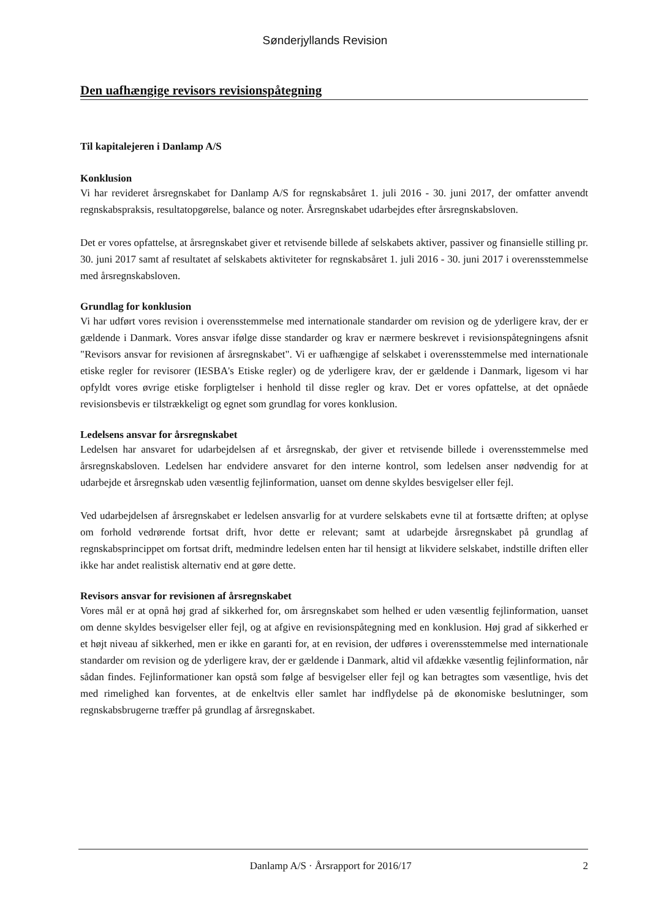Sønderjyllands Revision
Den uafhængige revisors revisionspåtegning
Til kapitalejeren i Danlamp A/S
Konklusion
Vi har revideret årsregnskabet for Danlamp A/S for regnskabsåret 1. juli 2016 - 30. juni 2017, der omfatter anvendt regnskabspraksis, resultatopgørelse, balance og noter. Årsregnskabet udarbejdes efter årsregnskabsloven.
Det er vores opfattelse, at årsregnskabet giver et retvisende billede af selskabets aktiver, passiver og finansielle stilling pr. 30. juni 2017 samt af resultatet af selskabets aktiviteter for regnskabsåret 1. juli 2016 - 30. juni 2017 i overensstemmelse med årsregnskabsloven.
Grundlag for konklusion
Vi har udført vores revision i overensstemmelse med internationale standarder om revision og de yderligere krav, der er gældende i Danmark. Vores ansvar ifølge disse standarder og krav er nærmere beskrevet i revisionspåtegningens afsnit "Revisors ansvar for revisionen af årsregnskabet". Vi er uafhængige af selskabet i overensstemmelse med internationale etiske regler for revisorer (IESBA's Etiske regler) og de yderligere krav, der er gældende i Danmark, ligesom vi har opfyldt vores øvrige etiske forpligtelser i henhold til disse regler og krav. Det er vores opfattelse, at det opnåede revisionsbevis er tilstrækkeligt og egnet som grundlag for vores konklusion.
Ledelsens ansvar for årsregnskabet
Ledelsen har ansvaret for udarbejdelsen af et årsregnskab, der giver et retvisende billede i overensstemmelse med årsregnskabsloven. Ledelsen har endvidere ansvaret for den interne kontrol, som ledelsen anser nødvendig for at udarbejde et årsregnskab uden væsentlig fejlinformation, uanset om denne skyldes besvigelser eller fejl.
Ved udarbejdelsen af årsregnskabet er ledelsen ansvarlig for at vurdere selskabets evne til at fortsætte driften; at oplyse om forhold vedrørende fortsat drift, hvor dette er relevant; samt at udarbejde årsregnskabet på grundlag af regnskabsprincippet om fortsat drift, medmindre ledelsen enten har til hensigt at likvidere selskabet, indstille driften eller ikke har andet realistisk alternativ end at gøre dette.
Revisors ansvar for revisionen af årsregnskabet
Vores mål er at opnå høj grad af sikkerhed for, om årsregnskabet som helhed er uden væsentlig fejlinformation, uanset om denne skyldes besvigelser eller fejl, og at afgive en revisionspåtegning med en konklusion. Høj grad af sikkerhed er et højt niveau af sikkerhed, men er ikke en garanti for, at en revision, der udføres i overensstemmelse med internationale standarder om revision og de yderligere krav, der er gældende i Danmark, altid vil afdække væsentlig fejlinformation, når sådan findes. Fejlinformationer kan opstå som følge af besvigelser eller fejl og kan betragtes som væsentlige, hvis det med rimelighed kan forventes, at de enkeltvis eller samlet har indflydelse på de økonomiske beslutninger, som regnskabsbrugerne træffer på grundlag af årsregnskabet.
Danlamp A/S · Årsrapport for 2016/17 2